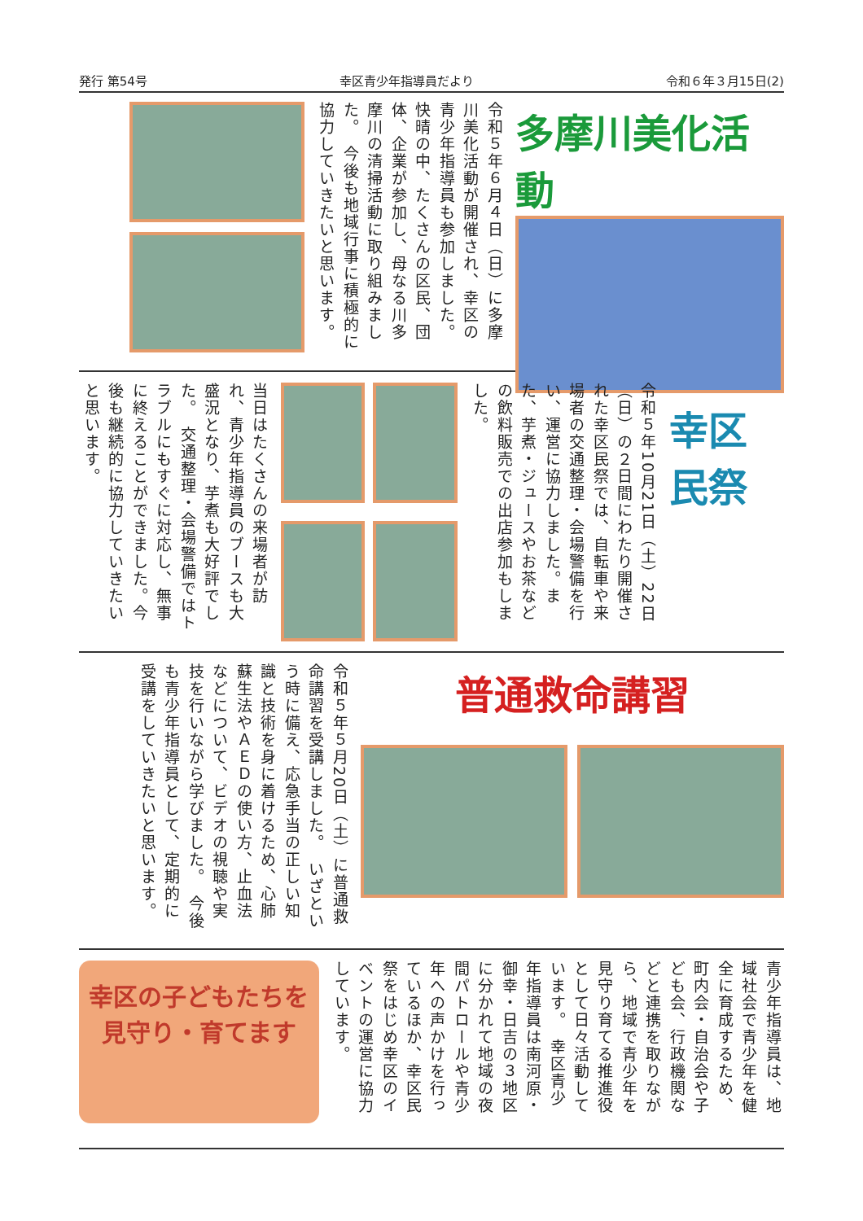発行 第54号 幸区青少年指導員だより 令和６年３月15日(2)
多摩川美化活動
令和５年６月４日（日）に多摩川美化活動が開催され、幸区の青少年指導員も参加しました。　快晴の中、たくさんの区民、団体、企業が参加し、母なる川多摩川の清掃活動に取り組みました。　今後も地域行事に積極的に協力していきたいと思います。
幸区民祭
令和５年10月21日（土）22日（日）の２日間にわたり開催された幸区民祭では、自転車や来場者の交通整理・会場警備を行い、運営に協力しました。また、芋煮・ジュースやお茶などの飲料販売での出店参加もしました。
当日はたくさんの来場者が訪れ、青少年指導員のブースも大盛況となり、芋煮も大好評でした。　交通整理・会場警備ではトラブルにもすぐに対応し、無事に終えることができました。今後も継続的に協力していきたいと思います。
普通救命講習
令和５年５月20日（土）に普通救命講習を受講しました。　いざという時に備え、応急手当の正しい知識と技術を身に着けるため、心肺蘇生法やＡＥＤの使い方、止血法などについて、ビデオの視聴や実技を行いながら学びました。　今後も青少年指導員として、定期的に受講をしていきたいと思います。
青少年指導員は、地域社会で青少年を健全に育成するため、町内会・自治会や子ども会、行政機関などと連携を取りながら、地域で青少年を見守り育てる推進役として日々活動しています。　幸区青少年指導員は南河原・御幸・日吉の３地区に分かれて地域の夜間パトロールや青少年への声かけを行っているほか、幸区民祭をはじめ幸区のイベントの運営に協力しています。
幸区の子どもたちを見守り・育てます